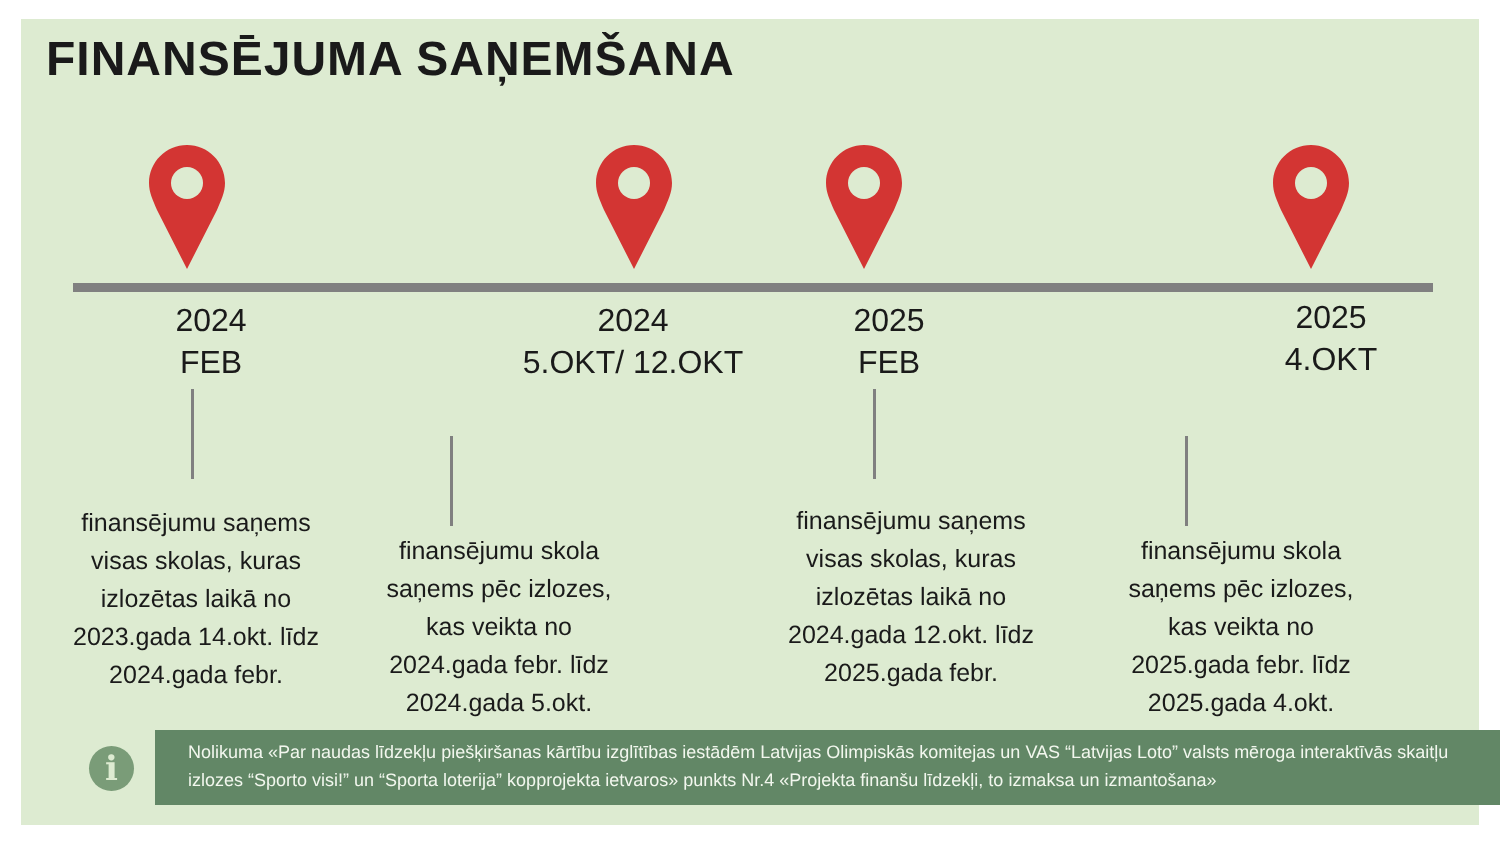FINANSĒJUMA SAŅEMŠANA
2024
FEB
2024
5.OKT/ 12.OKT
2025
FEB
2025
4.OKT
finansējumu saņems visas skolas, kuras izlozētas laikā no 2023.gada 14.okt. līdz 2024.gada febr.
finansējumu skola saņems pēc izlozes, kas veikta no 2024.gada febr. līdz 2024.gada 5.okt.
finansējumu saņems visas skolas, kuras izlozētas laikā no 2024.gada 12.okt. līdz 2025.gada febr.
finansējumu skola saņems pēc izlozes, kas veikta no 2025.gada febr. līdz 2025.gada 4.okt.
i
Nolikuma «Par naudas līdzekļu piešķiršanas kārtību izglītības iestādēm Latvijas Olimpiskās komitejas un VAS “Latvijas Loto” valsts mēroga interaktīvās skaitļu izlozes “Sporto visi!” un “Sporta loterija” kopprojekta ietvaros» punkts Nr.4 «Projekta finanšu līdzekļi, to izmaksa un izmantošana»